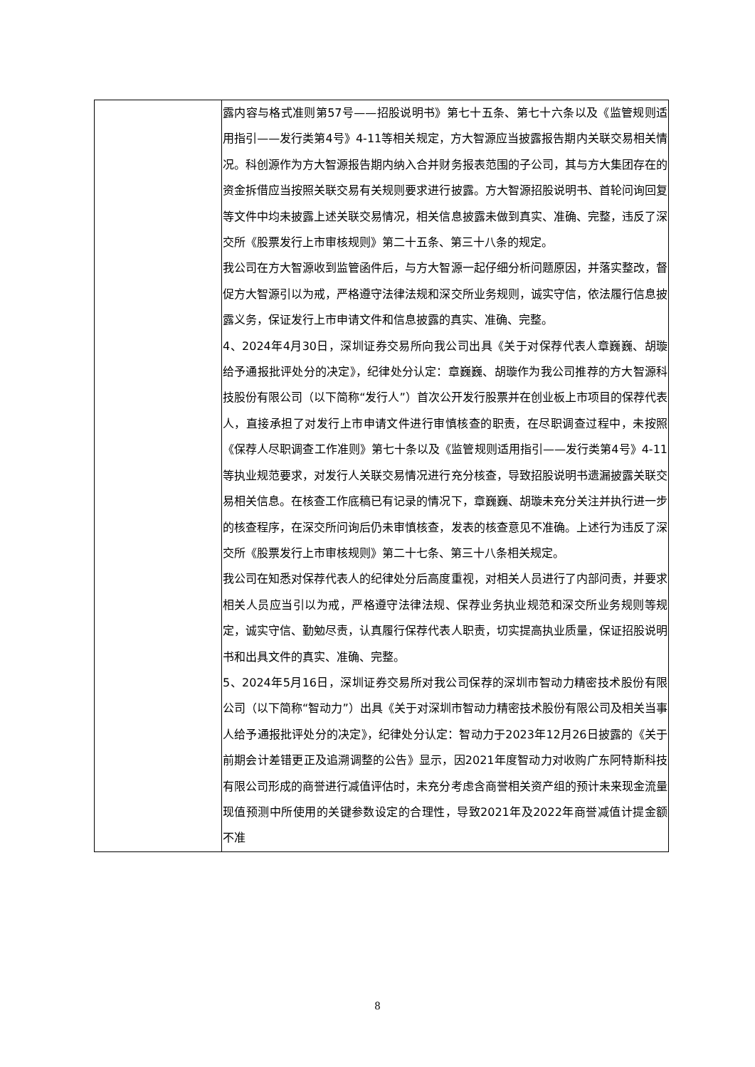| | 露内容与格式准则第57号——招股说明书》第七十五条、第七十六条以及《监管规则适用指引——发行类第4号》4-11等相关规定，方大智源应当披露报告期内关联交易相关情况。科创源作为方大智源报告期内纳入合并财务报表范围的子公司，其与方大集团存在的资金拆借应当按照关联交易有关规则要求进行披露。方大智源招股说明书、首轮问询回复等文件中均未披露上述关联交易情况，相关信息披露未做到真实、准确、完整，违反了深交所《股票发行上市审核规则》第二十五条、第三十八条的规定。 我公司在方大智源收到监管函件后，与方大智源一起仔细分析问题原因，并落实整改，督促方大智源引以为戒，严格遵守法律法规和深交所业务规则，诚实守信，依法履行信息披露义务，保证发行上市申请文件和信息披露的真实、准确、完整。 4、2024年4月30日，深圳证券交易所向我公司出具《关于对保荐代表人章巍巍、胡璇给予通报批评处分的决定》，纪律处分认定：章巍巍、胡璇作为我公司推荐的方大智源科技股份有限公司（以下简称“发行人”）首次公开发行股票并在创业板上市项目的保荐代表人，直接承担了对发行上市申请文件进行审慎核查的职责，在尽职调查过程中，未按照《保荐人尽职调查工作准则》第七十条以及《监管规则适用指引——发行类第4号》4-11等执业规范要求，对发行人关联交易情况进行充分核查，导致招股说明书遗漏披露关联交易相关信息。在核查工作底稿已有记录的情况下，章巍巍、胡璇未充分关注并执行进一步的核查程序，在深交所问询后仍未审慎核查，发表的核查意见不准确。上述行为违反了深交所《股票发行上市审核规则》第二十七条、第三十八条相关规定。 我公司在知悉对保荐代表人的纪律处分后高度重视，对相关人员进行了内部问责，并要求相关人员应当引以为戒，严格遵守法律法规、保荐业务执业规范和深交所业务规则等规定，诚实守信、勤勉尽责，认真履行保荐代表人职责，切实提高执业质量，保证招股说明书和出具文件的真实、准确、完整。 5、2024年5月16日，深圳证券交易所对我公司保荐的深圳市智动力精密技术股份有限公司（以下简称“智动力”）出具《关于对深圳市智动力精密技术股份有限公司及相关当事人给予通报批评处分的决定》，纪律处分认定：智动力于2023年12月26日披露的《关于前期会计差错更正及追溯调整的公告》显示，因2021年度智动力对收购广东阿特斯科技有限公司形成的商誉进行减值评估时，未充分考虑含商誉相关资产组的预计未来现金流量现值预测中所使用的关键参数设定的合理性，导致2021年及2022年商誉减值计提金额不准 |
8